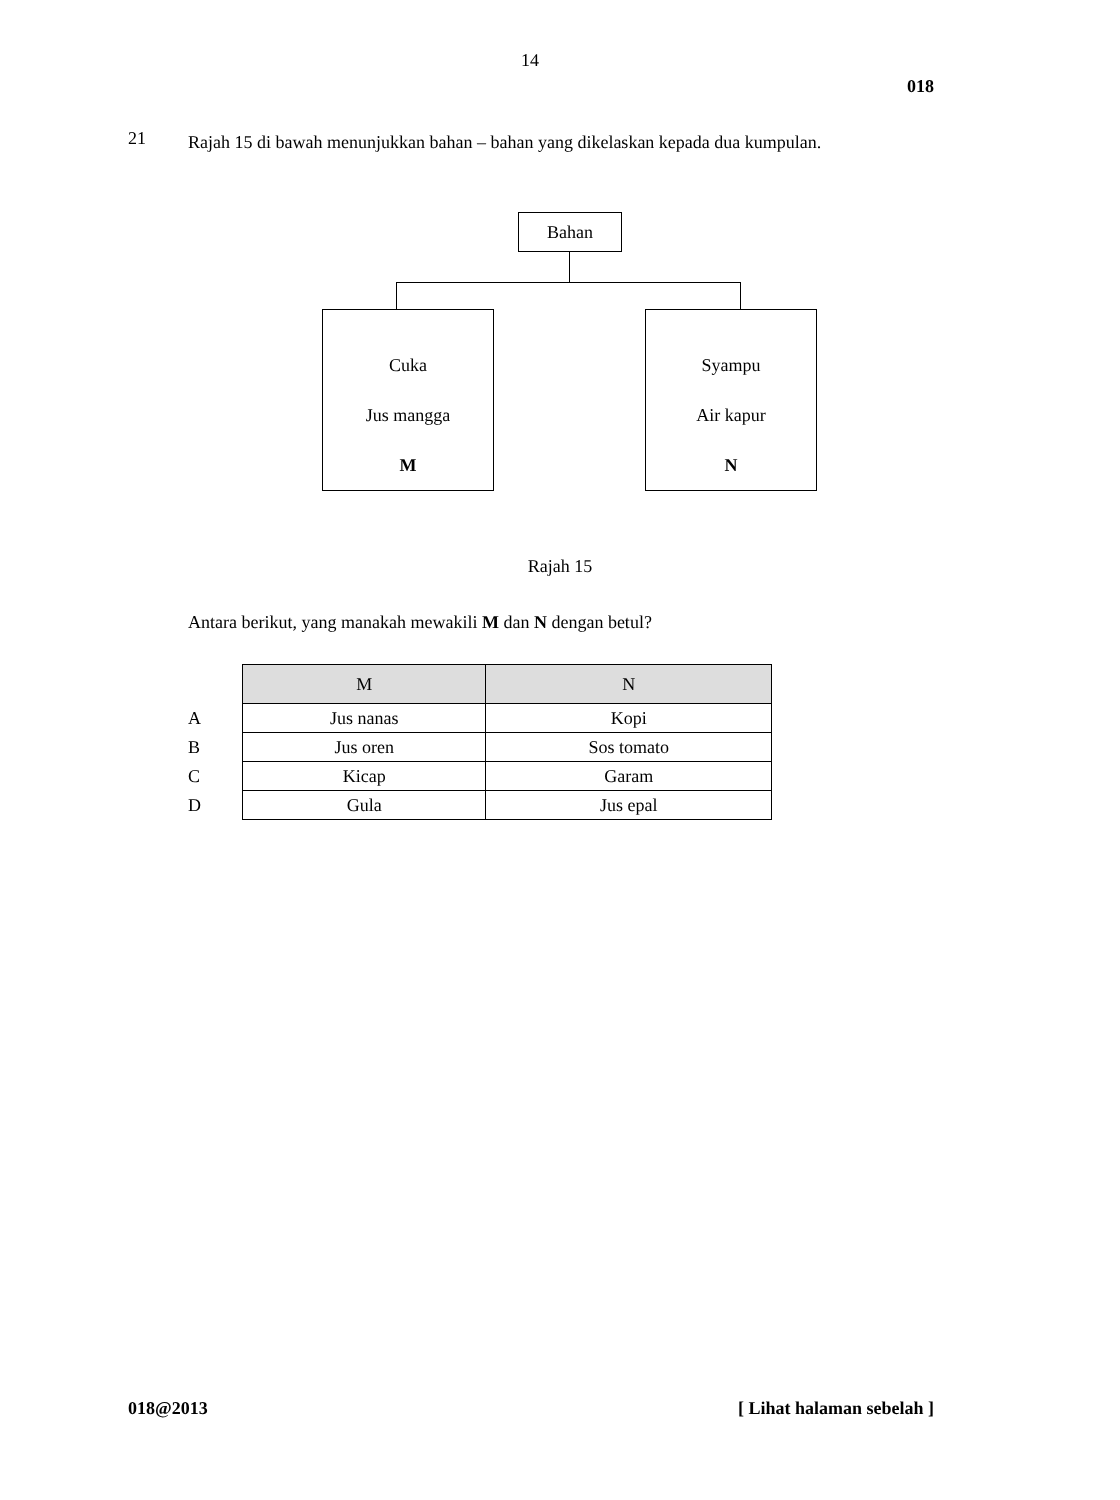14
018
21
Rajah 15 di bawah menunjukkan bahan – bahan yang dikelaskan kepada dua kumpulan.
Bahan
Cuka
Jus mangga
M
Syampu
Air kapur
N
Rajah 15
Antara berikut, yang manakah mewakili M dan N dengan betul?
A
B
C
D
| M | N |
| --- | --- |
| Jus nanas | Kopi |
| Jus oren | Sos tomato |
| Kicap | Garam |
| Gula | Jus epal |
018@2013 [ Lihat halaman sebelah ]